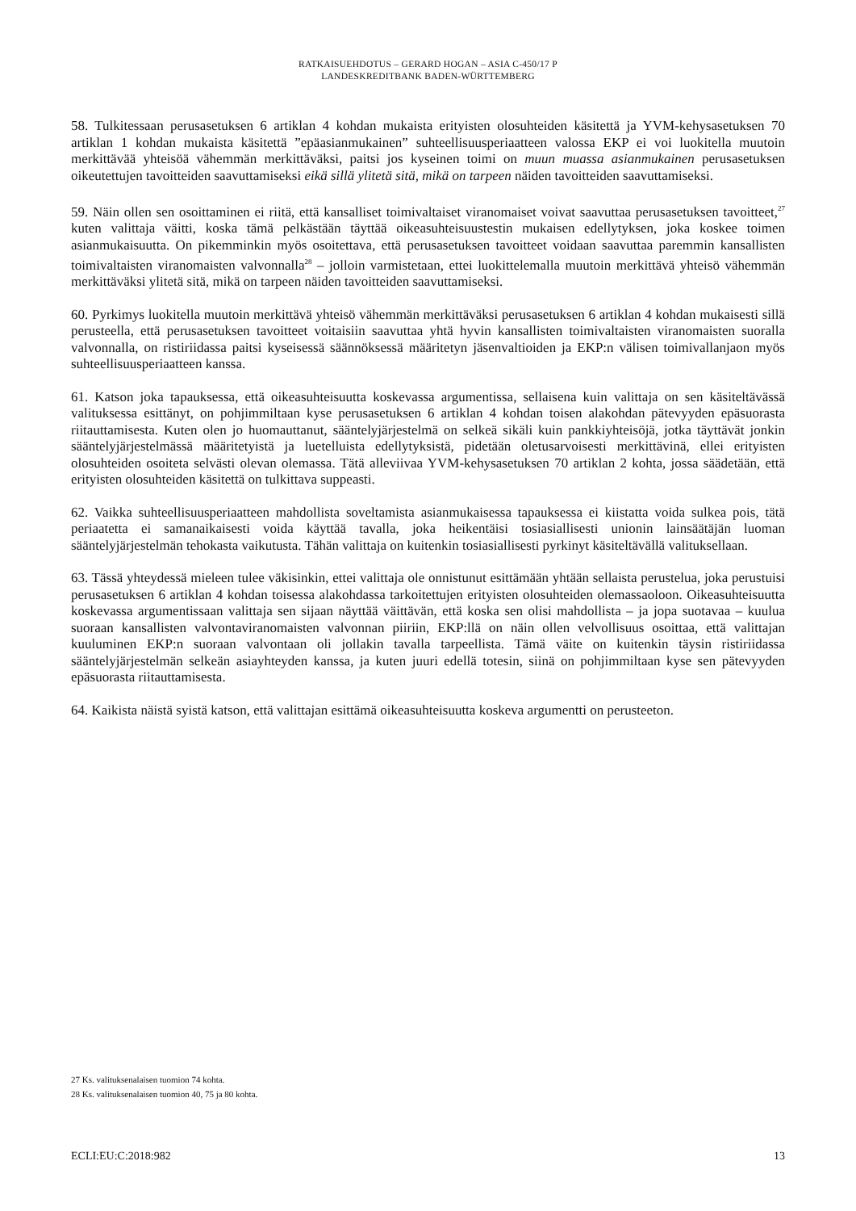RATKAISUEHDOTUS – GERARD HOGAN – ASIA C-450/17 P
LANDESKREDITBANK BADEN-WÜRTTEMBERG
58. Tulkitessaan perusasetuksen 6 artiklan 4 kohdan mukaista erityisten olosuhteiden käsitettä ja YVM-kehysasetuksen 70 artiklan 1 kohdan mukaista käsitettä ”epäasianmukainen” suhteellisuusperiaatteen valossa EKP ei voi luokitella muutoin merkittävää yhteisöä vähemmän merkittäväksi, paitsi jos kyseinen toimi on muun muassa asianmukainen perusasetuksen oikeutettujen tavoitteiden saavuttamiseksi eikä sillä ylitetä sitä, mikä on tarpeen näiden tavoitteiden saavuttamiseksi.
59. Näin ollen sen osoittaminen ei riitä, että kansalliset toimivaltaiset viranomaiset voivat saavuttaa perusasetuksen tavoitteet,<sup>27</sup> kuten valittaja väitti, koska tämä pelkästään täyttää oikeasuhteisuustestin mukaisen edellytyksen, joka koskee toimen asianmukaisuutta. On pikemminkin myös osoitettava, että perusasetuksen tavoitteet voidaan saavuttaa paremmin kansallisten toimivaltaisten viranomaisten valvonnalla<sup>28</sup> – jolloin varmistetaan, ettei luokittelemalla muutoin merkittävä yhteisö vähemmän merkittäväksi ylitetä sitä, mikä on tarpeen näiden tavoitteiden saavuttamiseksi.
60. Pyrkimys luokitella muutoin merkittävä yhteisö vähemmän merkittäväksi perusasetuksen 6 artiklan 4 kohdan mukaisesti sillä perusteella, että perusasetuksen tavoitteet voitaisiin saavuttaa yhtä hyvin kansallisten toimivaltaisten viranomaisten suoralla valvonnalla, on ristiriidassa paitsi kyseisessä säännöksessä määritetyn jäsenvaltioiden ja EKP:n välisen toimivallanjaon myös suhteellisuusperiaatteen kanssa.
61. Katson joka tapauksessa, että oikeasuhteisuutta koskevassa argumentissa, sellaisena kuin valittaja on sen käsiteltävässä valituksessa esittänyt, on pohjimmiltaan kyse perusasetuksen 6 artiklan 4 kohdan toisen alakohdan pätevyyden epäsuorasta riitauttamisesta. Kuten olen jo huomauttanut, sääntelyjärjestelmä on selkeä sikäli kuin pankkiyhteisöjä, jotka täyttävät jonkin sääntelyjärjestelmässä määritetyistä ja luetelluista edellytyksistä, pidetään oletusarvoisesti merkittävinä, ellei erityisten olosuhteiden osoiteta selvästi olevan olemassa. Tätä alleviivaa YVM-kehysasetuksen 70 artiklan 2 kohta, jossa säädetään, että erityisten olosuhteiden käsitettä on tulkittava suppeasti.
62. Vaikka suhteellisuusperiaatteen mahdollista soveltamista asianmukaisessa tapauksessa ei kiistatta voida sulkea pois, tätä periaatetta ei samanaikaisesti voida käyttää tavalla, joka heikentäisi tosiasiallisesti unionin lainsäätäjän luoman sääntelyjärjestelmän tehokasta vaikutusta. Tähän valittaja on kuitenkin tosiasiallisesti pyrkinyt käsiteltävällä valituksellaan.
63. Tässä yhteydessä mieleen tulee väkisinkin, ettei valittaja ole onnistunut esittämään yhtään sellaista perustelua, joka perustuisi perusasetuksen 6 artiklan 4 kohdan toisessa alakohdassa tarkoitettujen erityisten olosuhteiden olemassaoloon. Oikeasuhteisuutta koskevassa argumentissaan valittaja sen sijaan näyttää väittävän, että koska sen olisi mahdollista – ja jopa suotavaa – kuulua suoraan kansallisten valvontaviranomaisten valvonnan piiriin, EKP:llä on näin ollen velvollisuus osoittaa, että valittajan kuuluminen EKP:n suoraan valvontaan oli jollakin tavalla tarpeellista. Tämä väite on kuitenkin täysin ristiriidassa sääntelyjärjestelmän selkeän asiayhteyden kanssa, ja kuten juuri edellä totesin, siinä on pohjimmiltaan kyse sen pätevyyden epäsuorasta riitauttamisesta.
64. Kaikista näistä syistä katson, että valittajan esittämä oikeasuhteisuutta koskeva argumentti on perusteeton.
27 Ks. valituksenalaisen tuomion 74 kohta.
28 Ks. valituksenalaisen tuomion 40, 75 ja 80 kohta.
ECLI:EU:C:2018:982 13